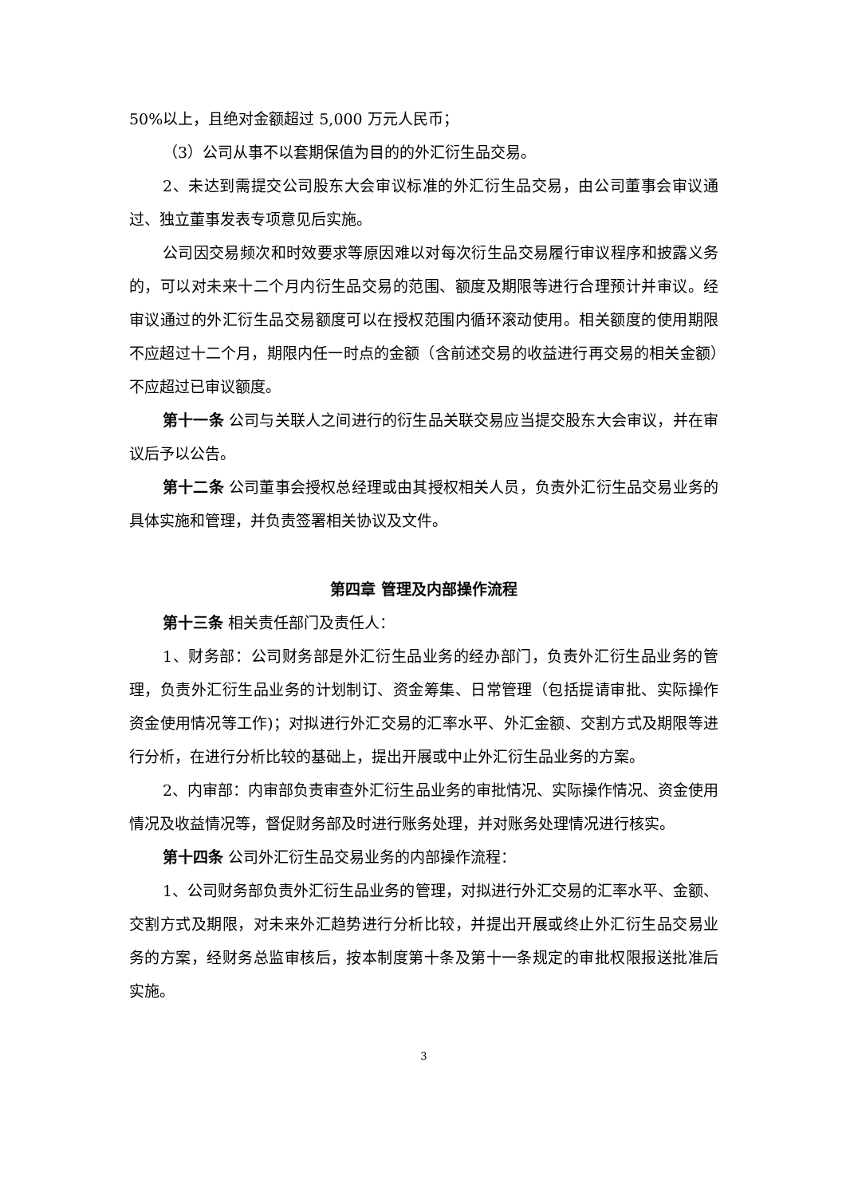50%以上，且绝对金额超过 5,000 万元人民币；
（3）公司从事不以套期保值为目的的外汇衍生品交易。
2、未达到需提交公司股东大会审议标准的外汇衍生品交易，由公司董事会审议通过、独立董事发表专项意见后实施。
公司因交易频次和时效要求等原因难以对每次衍生品交易履行审议程序和披露义务的，可以对未来十二个月内衍生品交易的范围、额度及期限等进行合理预计并审议。经审议通过的外汇衍生品交易额度可以在授权范围内循环滚动使用。相关额度的使用期限不应超过十二个月，期限内任一时点的金额（含前述交易的收益进行再交易的相关金额）不应超过已审议额度。
第十一条 公司与关联人之间进行的衍生品关联交易应当提交股东大会审议，并在审议后予以公告。
第十二条 公司董事会授权总经理或由其授权相关人员，负责外汇衍生品交易业务的具体实施和管理，并负责签署相关协议及文件。
第四章 管理及内部操作流程
第十三条 相关责任部门及责任人：
1、财务部：公司财务部是外汇衍生品业务的经办部门，负责外汇衍生品业务的管理，负责外汇衍生品业务的计划制订、资金筹集、日常管理（包括提请审批、实际操作资金使用情况等工作)；对拟进行外汇交易的汇率水平、外汇金额、交割方式及期限等进行分析，在进行分析比较的基础上，提出开展或中止外汇衍生品业务的方案。
2、内审部：内审部负责审查外汇衍生品业务的审批情况、实际操作情况、资金使用情况及收益情况等，督促财务部及时进行账务处理，并对账务处理情况进行核实。
第十四条 公司外汇衍生品交易业务的内部操作流程：
1、公司财务部负责外汇衍生品业务的管理，对拟进行外汇交易的汇率水平、金额、交割方式及期限，对未来外汇趋势进行分析比较，并提出开展或终止外汇衍生品交易业务的方案，经财务总监审核后，按本制度第十条及第十一条规定的审批权限报送批准后实施。
3